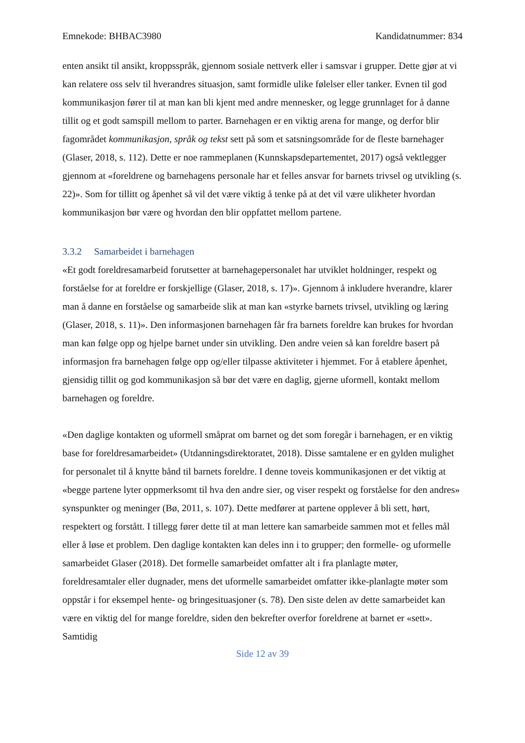Emnekode: BHBAC3980 Kandidatnummer: 834
enten ansikt til ansikt, kroppsspråk, gjennom sosiale nettverk eller i samsvar i grupper. Dette gjør at vi kan relatere oss selv til hverandres situasjon, samt formidle ulike følelser eller tanker. Evnen til god kommunikasjon fører til at man kan bli kjent med andre mennesker, og legge grunnlaget for å danne tillit og et godt samspill mellom to parter. Barnehagen er en viktig arena for mange, og derfor blir fagområdet kommunikasjon, språk og tekst sett på som et satsningsområde for de fleste barnehager (Glaser, 2018, s. 112). Dette er noe rammeplanen (Kunnskapsdepartementet, 2017) også vektlegger gjennom at «foreldrene og barnehagens personale har et felles ansvar for barnets trivsel og utvikling (s. 22)». Som for tillitt og åpenhet så vil det være viktig å tenke på at det vil være ulikheter hvordan kommunikasjon bør være og hvordan den blir oppfattet mellom partene.
3.3.2 Samarbeidet i barnehagen
«Et godt foreldresamarbeid forutsetter at barnehagepersonalet har utviklet holdninger, respekt og forståelse for at foreldre er forskjellige (Glaser, 2018, s. 17)». Gjennom å inkludere hverandre, klarer man å danne en forståelse og samarbeide slik at man kan «styrke barnets trivsel, utvikling og læring (Glaser, 2018, s. 11)». Den informasjonen barnehagen får fra barnets foreldre kan brukes for hvordan man kan følge opp og hjelpe barnet under sin utvikling. Den andre veien så kan foreldre basert på informasjon fra barnehagen følge opp og/eller tilpasse aktiviteter i hjemmet. For å etablere åpenhet, gjensidig tillit og god kommunikasjon så bør det være en daglig, gjerne uformell, kontakt mellom barnehagen og foreldre.
«Den daglige kontakten og uformell småprat om barnet og det som foregår i barnehagen, er en viktig base for foreldresamarbeidet» (Utdanningsdirektoratet, 2018). Disse samtalene er en gylden mulighet for personalet til å knytte bånd til barnets foreldre. I denne toveis kommunikasjonen er det viktig at «begge partene lyter oppmerksomt til hva den andre sier, og viser respekt og forståelse for den andres» synspunkter og meninger (Bø, 2011, s. 107). Dette medfører at partene opplever å bli sett, hørt, respektert og forstått. I tillegg fører dette til at man lettere kan samarbeide sammen mot et felles mål eller å løse et problem. Den daglige kontakten kan deles inn i to grupper; den formelle- og uformelle samarbeidet Glaser (2018). Det formelle samarbeidet omfatter alt i fra planlagte møter, foreldresamtaler eller dugnader, mens det uformelle samarbeidet omfatter ikke-planlagte møter som oppstår i for eksempel hente- og bringesituasjoner (s. 78). Den siste delen av dette samarbeidet kan være en viktig del for mange foreldre, siden den bekrefter overfor foreldrene at barnet er «sett». Samtidig
Side 12 av 39